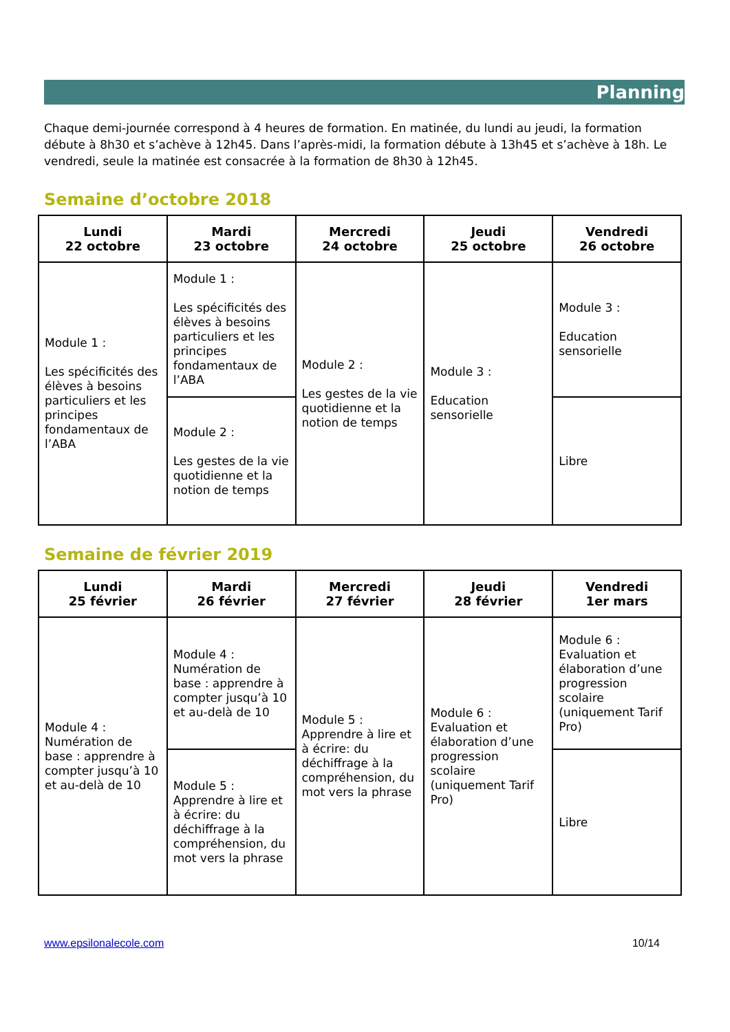Planning
Chaque demi-journée correspond à 4 heures de formation. En matinée, du lundi au jeudi, la formation débute à 8h30 et s’achève à 12h45. Dans l’après-midi, la formation débute à 13h45 et s’achève à 18h. Le vendredi, seule la matinée est consacrée à la formation de 8h30 à 12h45.
Semaine d’octobre 2018
| Lundi 22 octobre | Mardi 23 octobre | Mercredi 24 octobre | Jeudi 25 octobre | Vendredi 26 octobre |
| --- | --- | --- | --- | --- |
| Module 1 : Les spécificités des élèves à besoins particuliers et les principes fondamentaux de l’ABA | Module 1 : Les spécificités des élèves à besoins particuliers et les principes fondamentaux de l’ABA | Module 2 : Les gestes de la vie quotidienne et la notion de temps | Module 3 : Education sensorielle | Module 3 : Education sensorielle |
| | Module 2 : Les gestes de la vie quotidienne et la notion de temps | | | Libre |
Semaine de février 2019
| Lundi 25 février | Mardi 26 février | Mercredi 27 février | Jeudi 28 février | Vendredi 1er mars |
| --- | --- | --- | --- | --- |
| Module 4 : Numération de base : apprendre à compter jusqu’à 10 et au-delà de 10 | Module 4 : Numération de base : apprendre à compter jusqu’à 10 et au-delà de 10 | Module 5 : Apprendre à lire et à écrire: du déchiffrage à la compréhension, du mot vers la phrase | Module 6 : Evaluation et élaboration d’une progression scolaire (uniquement Tarif Pro) | Module 6 : Evaluation et élaboration d’une progression scolaire (uniquement Tarif Pro) |
| | Module 5 : Apprendre à lire et à écrire: du déchiffrage à la compréhension, du mot vers la phrase | | | Libre |
www.epsilonalecole.com 10/14